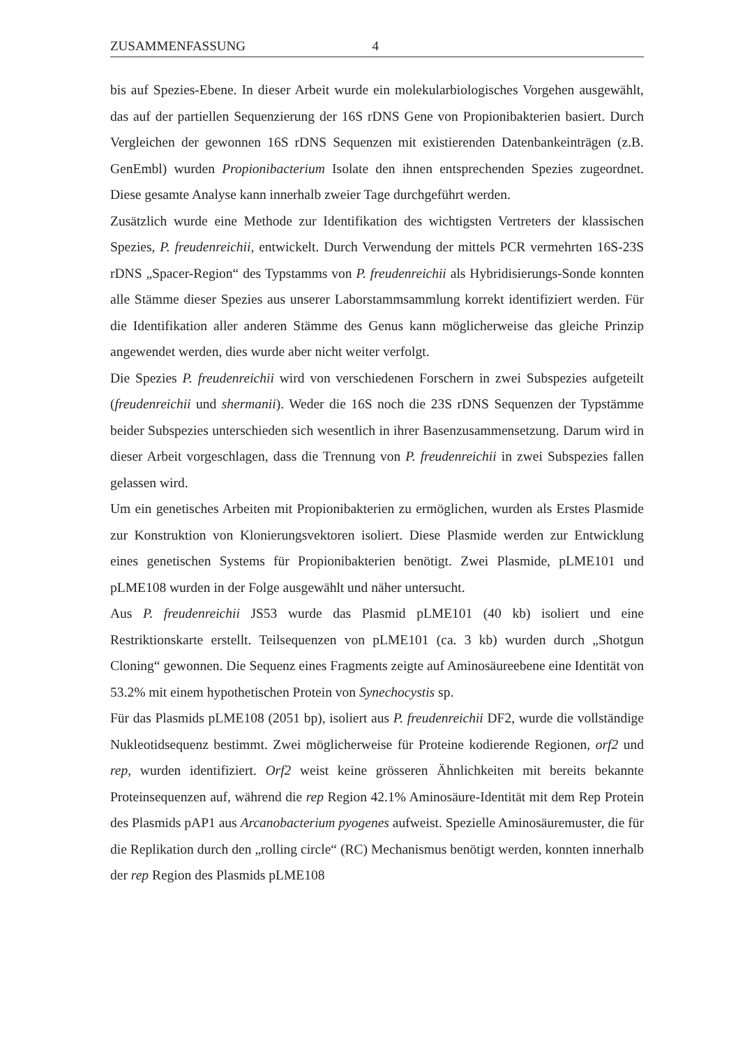ZUSAMMENFASSUNG 4
bis auf Spezies-Ebene. In dieser Arbeit wurde ein molekularbiologisches Vorgehen ausgewählt, das auf der partiellen Sequenzierung der 16S rDNS Gene von Propionibakterien basiert. Durch Vergleichen der gewonnen 16S rDNS Sequenzen mit existierenden Datenbankeinträgen (z.B. GenEmbl) wurden Propionibacterium Isolate den ihnen entsprechenden Spezies zugeordnet. Diese gesamte Analyse kann innerhalb zweier Tage durchgeführt werden.
Zusätzlich wurde eine Methode zur Identifikation des wichtigsten Vertreters der klassischen Spezies, P. freudenreichii, entwickelt. Durch Verwendung der mittels PCR vermehrten 16S-23S rDNS „Spacer-Region“ des Typstamms von P. freudenreichii als Hybridisierungs-Sonde konnten alle Stämme dieser Spezies aus unserer Laborstammsammlung korrekt identifiziert werden. Für die Identifikation aller anderen Stämme des Genus kann möglicherweise das gleiche Prinzip angewendet werden, dies wurde aber nicht weiter verfolgt.
Die Spezies P. freudenreichii wird von verschiedenen Forschern in zwei Subspezies aufgeteilt (freudenreichii und shermanii). Weder die 16S noch die 23S rDNS Sequenzen der Typstämme beider Subspezies unterschieden sich wesentlich in ihrer Basenzusammensetzung. Darum wird in dieser Arbeit vorgeschlagen, dass die Trennung von P. freudenreichii in zwei Subspezies fallen gelassen wird.
Um ein genetisches Arbeiten mit Propionibakterien zu ermöglichen, wurden als Erstes Plasmide zur Konstruktion von Klonierungsvektoren isoliert. Diese Plasmide werden zur Entwicklung eines genetischen Systems für Propionibakterien benötigt. Zwei Plasmide, pLME101 und pLME108 wurden in der Folge ausgewählt und näher untersucht.
Aus P. freudenreichii JS53 wurde das Plasmid pLME101 (40 kb) isoliert und eine Restriktionskarte erstellt. Teilsequenzen von pLME101 (ca. 3 kb) wurden durch „Shotgun Cloning“ gewonnen. Die Sequenz eines Fragments zeigte auf Aminosäureebene eine Identität von 53.2% mit einem hypothetischen Protein von Synechocystis sp.
Für das Plasmids pLME108 (2051 bp), isoliert aus P. freudenreichii DF2, wurde die vollständige Nukleotidsequenz bestimmt. Zwei möglicherweise für Proteine kodierende Regionen, orf2 und rep, wurden identifiziert. Orf2 weist keine grösseren Ähnlichkeiten mit bereits bekannte Proteinsequenzen auf, während die rep Region 42.1% Aminosäure-Identität mit dem Rep Protein des Plasmids pAP1 aus Arcanobacterium pyogenes aufweist. Spezielle Aminosäuremuster, die für die Replikation durch den „rolling circle“ (RC) Mechanismus benötigt werden, konnten innerhalb der rep Region des Plasmids pLME108